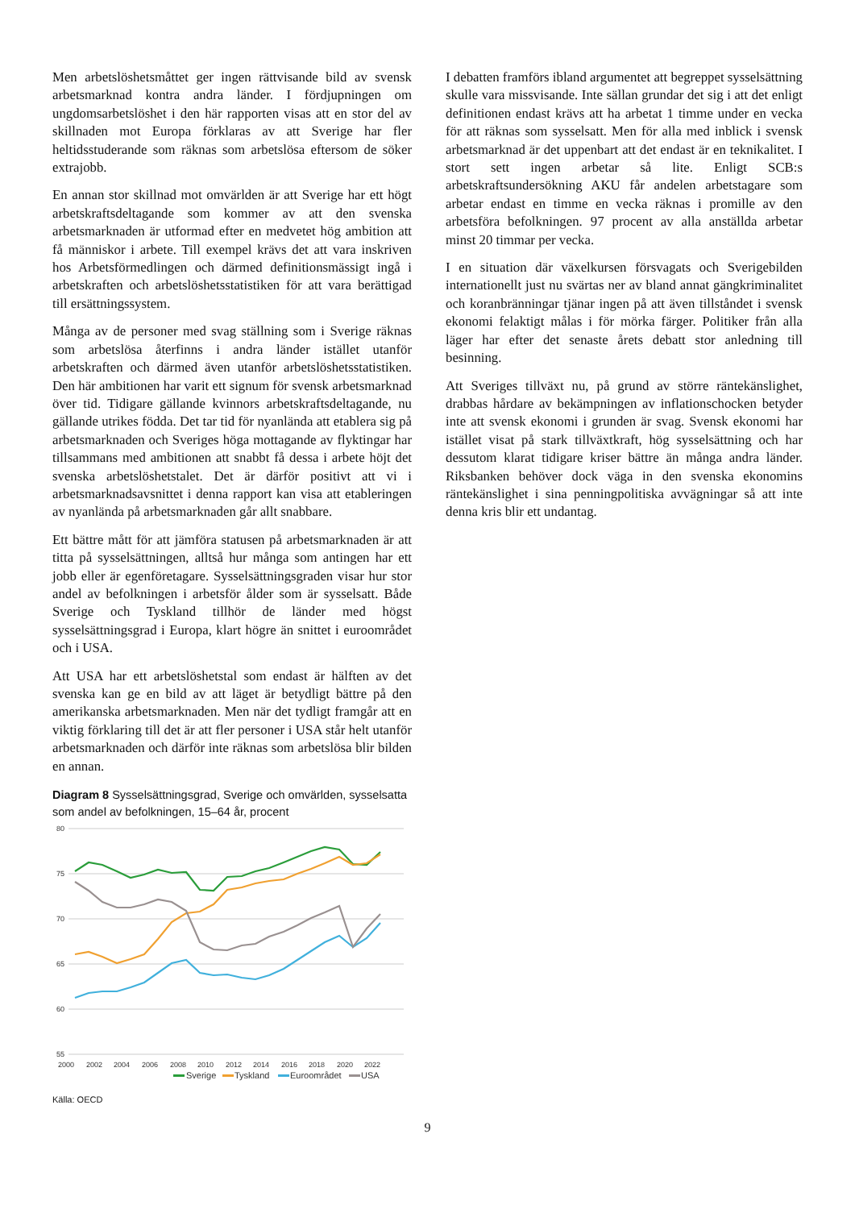Men arbetslöshetsmåttet ger ingen rättvisande bild av svensk arbetsmarknad kontra andra länder. I fördjupningen om ungdomsarbetslöshet i den här rapporten visas att en stor del av skillnaden mot Europa förklaras av att Sverige har fler heltidsstuderande som räknas som arbetslösa eftersom de söker extrajobb.
En annan stor skillnad mot omvärlden är att Sverige har ett högt arbetskraftsdeltagande som kommer av att den svenska arbetsmarknaden är utformad efter en medvetet hög ambition att få människor i arbete. Till exempel krävs det att vara inskriven hos Arbetsförmedlingen och därmed definitionsmässigt ingå i arbetskraften och arbetslöshetsstatistiken för att vara berättigad till ersättningssystem.
Många av de personer med svag ställning som i Sverige räknas som arbetslösa återfinns i andra länder istället utanför arbetskraften och därmed även utanför arbetslöshetsstatistiken. Den här ambitionen har varit ett signum för svensk arbetsmarknad över tid. Tidigare gällande kvinnors arbetskraftsdeltagande, nu gällande utrikes födda. Det tar tid för nyanlända att etablera sig på arbetsmarknaden och Sveriges höga mottagande av flyktingar har tillsammans med ambitionen att snabbt få dessa i arbete höjt det svenska arbetslöshetstalet. Det är därför positivt att vi i arbetsmarknadsavsnittet i denna rapport kan visa att etableringen av nyanlända på arbetsmarknaden går allt snabbare.
Ett bättre mått för att jämföra statusen på arbetsmarknaden är att titta på sysselsättningen, alltså hur många som antingen har ett jobb eller är egenföretagare. Sysselsättningsgraden visar hur stor andel av befolkningen i arbetsför ålder som är sysselsatt. Både Sverige och Tyskland tillhör de länder med högst sysselsättningsgrad i Europa, klart högre än snittet i euroområdet och i USA.
Att USA har ett arbetslöshetstal som endast är hälften av det svenska kan ge en bild av att läget är betydligt bättre på den amerikanska arbetsmarknaden. Men när det tydligt framgår att en viktig förklaring till det är att fler personer i USA står helt utanför arbetsmarknaden och därför inte räknas som arbetslösa blir bilden en annan.
Diagram 8 Sysselsättningsgrad, Sverige och omvärlden, sysselsatta som andel av befolkningen, 15–64 år, procent
80
75
70
65
60
55
2000
2002
2004
2006
2008
2010
2012
2014
2016
2018
2020
2022
Sverige
Tyskland
Euroområdet
USA
Källa: OECD
I debatten framförs ibland argumentet att begreppet sysselsättning skulle vara missvisande. Inte sällan grundar det sig i att det enligt definitionen endast krävs att ha arbetat 1 timme under en vecka för att räknas som sysselsatt. Men för alla med inblick i svensk arbetsmarknad är det uppenbart att det endast är en teknikalitet. I stort sett ingen arbetar så lite. Enligt SCB:s arbetskraftsundersökning AKU får andelen arbetstagare som arbetar endast en timme en vecka räknas i promille av den arbetsföra befolkningen. 97 procent av alla anställda arbetar minst 20 timmar per vecka.
I en situation där växelkursen försvagats och Sverigebilden internationellt just nu svärtas ner av bland annat gängkriminalitet och koranbränningar tjänar ingen på att även tillståndet i svensk ekonomi felaktigt målas i för mörka färger. Politiker från alla läger har efter det senaste årets debatt stor anledning till besinning.
Att Sveriges tillväxt nu, på grund av större räntekänslighet, drabbas hårdare av bekämpningen av inflationschocken betyder inte att svensk ekonomi i grunden är svag. Svensk ekonomi har istället visat på stark tillväxtkraft, hög sysselsättning och har dessutom klarat tidigare kriser bättre än många andra länder. Riksbanken behöver dock väga in den svenska ekonomins räntekänslighet i sina penningpolitiska avvägningar så att inte denna kris blir ett undantag.
9